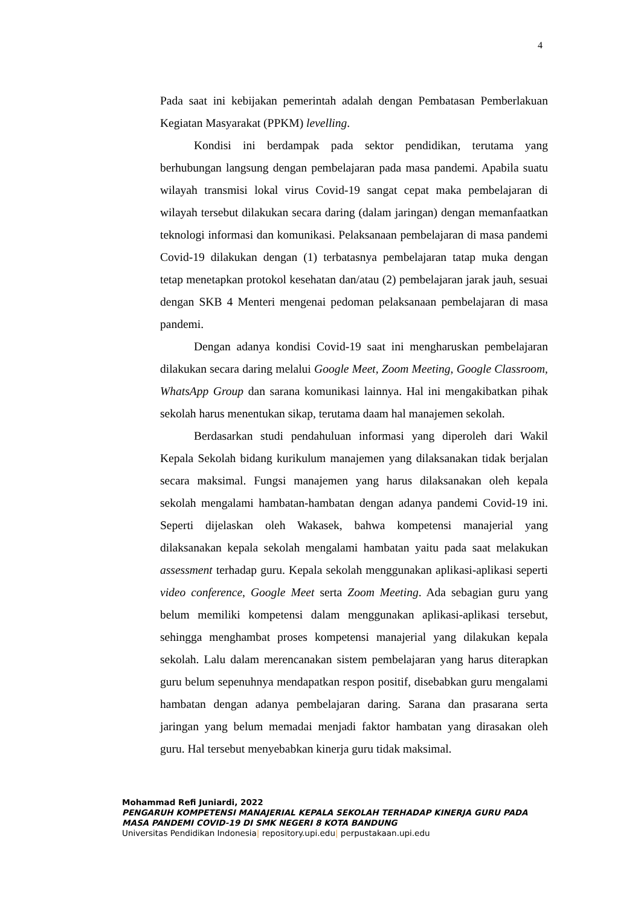4
Pada saat ini kebijakan pemerintah adalah dengan Pembatasan Pemberlakuan Kegiatan Masyarakat (PPKM) levelling.
Kondisi ini berdampak pada sektor pendidikan, terutama yang berhubungan langsung dengan pembelajaran pada masa pandemi. Apabila suatu wilayah transmisi lokal virus Covid-19 sangat cepat maka pembelajaran di wilayah tersebut dilakukan secara daring (dalam jaringan) dengan memanfaatkan teknologi informasi dan komunikasi. Pelaksanaan pembelajaran di masa pandemi Covid-19 dilakukan dengan (1) terbatasnya pembelajaran tatap muka dengan tetap menetapkan protokol kesehatan dan/atau (2) pembelajaran jarak jauh, sesuai dengan SKB 4 Menteri mengenai pedoman pelaksanaan pembelajaran di masa pandemi.
Dengan adanya kondisi Covid-19 saat ini mengharuskan pembelajaran dilakukan secara daring melalui Google Meet, Zoom Meeting, Google Classroom, WhatsApp Group dan sarana komunikasi lainnya. Hal ini mengakibatkan pihak sekolah harus menentukan sikap, terutama daam hal manajemen sekolah.
Berdasarkan studi pendahuluan informasi yang diperoleh dari Wakil Kepala Sekolah bidang kurikulum manajemen yang dilaksanakan tidak berjalan secara maksimal. Fungsi manajemen yang harus dilaksanakan oleh kepala sekolah mengalami hambatan-hambatan dengan adanya pandemi Covid-19 ini. Seperti dijelaskan oleh Wakasek, bahwa kompetensi manajerial yang dilaksanakan kepala sekolah mengalami hambatan yaitu pada saat melakukan assessment terhadap guru. Kepala sekolah menggunakan aplikasi-aplikasi seperti video conference, Google Meet serta Zoom Meeting. Ada sebagian guru yang belum memiliki kompetensi dalam menggunakan aplikasi-aplikasi tersebut, sehingga menghambat proses kompetensi manajerial yang dilakukan kepala sekolah. Lalu dalam merencanakan sistem pembelajaran yang harus diterapkan guru belum sepenuhnya mendapatkan respon positif, disebabkan guru mengalami hambatan dengan adanya pembelajaran daring. Sarana dan prasarana serta jaringan yang belum memadai menjadi faktor hambatan yang dirasakan oleh guru. Hal tersebut menyebabkan kinerja guru tidak maksimal.
Mohammad Refi Juniardi, 2022
PENGARUH KOMPETENSI MANAJERIAL KEPALA SEKOLAH TERHADAP KINERJA GURU PADA MASA PANDEMI COVID-19 DI SMK NEGERI 8 KOTA BANDUNG
Universitas Pendidikan Indonesia| repository.upi.edu| perpustakaan.upi.edu